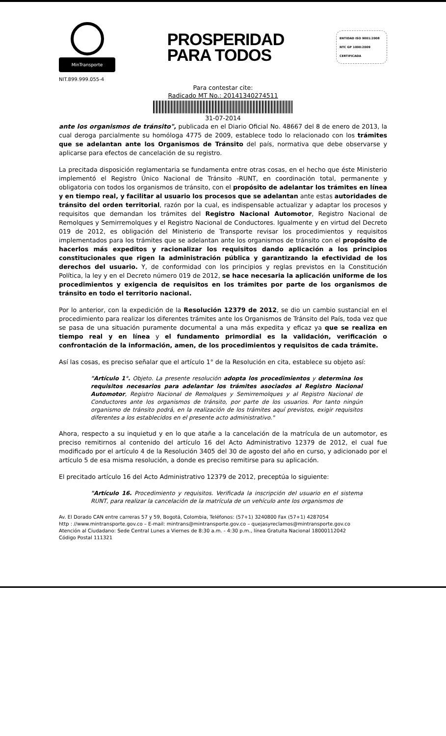MinTransporte
PROSPERIDAD
PARA TODOS
ENTIDAD ISO 9001:2008 NTC GP 1000:2009 CERTIFICADA
NIT.899.999.055-4
Para contestar cite:
Radicado MT No.: 20141340274511
31-07-2014
ante los organismos de tránsito", publicada en el Diario Oficial No. 48667 del 8 de enero de 2013, la cual deroga parcialmente su homóloga 4775 de 2009, establece todo lo relacionado con los trámites que se adelantan ante los Organismos de Tránsito del país, normativa que debe observarse y aplicarse para efectos de cancelación de su registro.
La precitada disposición reglamentaria se fundamenta entre otras cosas, en el hecho que éste Ministerio implementó el Registro Único Nacional de Tránsito -RUNT, en coordinación total, permanente y obligatoria con todos los organismos de tránsito, con el propósito de adelantar los trámites en línea y en tiempo real, y facilitar al usuario los procesos que se adelantan ante estas autoridades de tránsito del orden territorial, razón por la cual, es indispensable actualizar y adaptar los procesos y requisitos que demandan los trámites del Registro Nacional Automotor, Registro Nacional de Remolques y Semirremolques y el Registro Nacional de Conductores. Igualmente y en virtud del Decreto 019 de 2012, es obligación del Ministerio de Transporte revisar los procedimientos y requisitos implementados para los trámites que se adelantan ante los organismos de tránsito con el propósito de hacerlos más expeditos y racionalizar los requisitos dando aplicación a los principios constitucionales que rigen la administración pública y garantizando la efectividad de los derechos del usuario. Y, de conformidad con los principios y reglas previstos en la Constitución Política, la ley y en el Decreto número 019 de 2012, se hace necesaria la aplicación uniforme de los procedimientos y exigencia de requisitos en los trámites por parte de los organismos de tránsito en todo el territorio nacional.
Por lo anterior, con la expedición de la Resolución 12379 de 2012, se dio un cambio sustancial en el procedimiento para realizar los diferentes trámites ante los Organismos de Tránsito del País, toda vez que se pasa de una situación puramente documental a una más expedita y eficaz ya que se realiza en tiempo real y en línea y el fundamento primordial es la validación, verificación o confrontación de la información, amen, de los procedimientos y requisitos de cada trámite.
Así las cosas, es preciso señalar que el artículo 1° de la Resolución en cita, establece su objeto así:
"Artículo 1°. Objeto. La presente resolución adopta los procedimientos y determina los requisitos necesarios para adelantar los trámites asociados al Registro Nacional Automotor, Registro Nacional de Remolques y Semirremolques y al Registro Nacional de Conductores ante los organismos de tránsito, por parte de los usuarios. Por tanto ningún organismo de tránsito podrá, en la realización de los trámites aquí previstos, exigir requisitos diferentes a los establecidos en el presente acto administrativo."
Ahora, respecto a su inquietud y en lo que atañe a la cancelación de la matrícula de un automotor, es preciso remitirnos al contenido del artículo 16 del Acto Administrativo 12379 de 2012, el cual fue modificado por el artículo 4 de la Resolución 3405 del 30 de agosto del año en curso, y adicionado por el artículo 5 de esa misma resolución, a donde es preciso remitirse para su aplicación.
El precitado artículo 16 del Acto Administrativo 12379 de 2012, preceptúa lo siguiente:
"Artículo 16. Procedimiento y requisitos. Verificada la inscripción del usuario en el sistema RUNT, para realizar la cancelación de la matrícula de un vehículo ante los organismos de
Av. El Dorado CAN entre carreras 57 y 59, Bogotá, Colombia, Teléfonos: (57+1) 3240800 Fax (57+1) 4287054
http : //www.mintransporte.gov.co – E-mail: mintrans@mintransporte.gov.co – quejasyreclamos@mintransporte.gov.co
Atención al Ciudadano: Sede Central Lunes a Viernes de 8:30 a.m. - 4:30 p.m., línea Gratuita Nacional 18000112042
Código Postal 111321